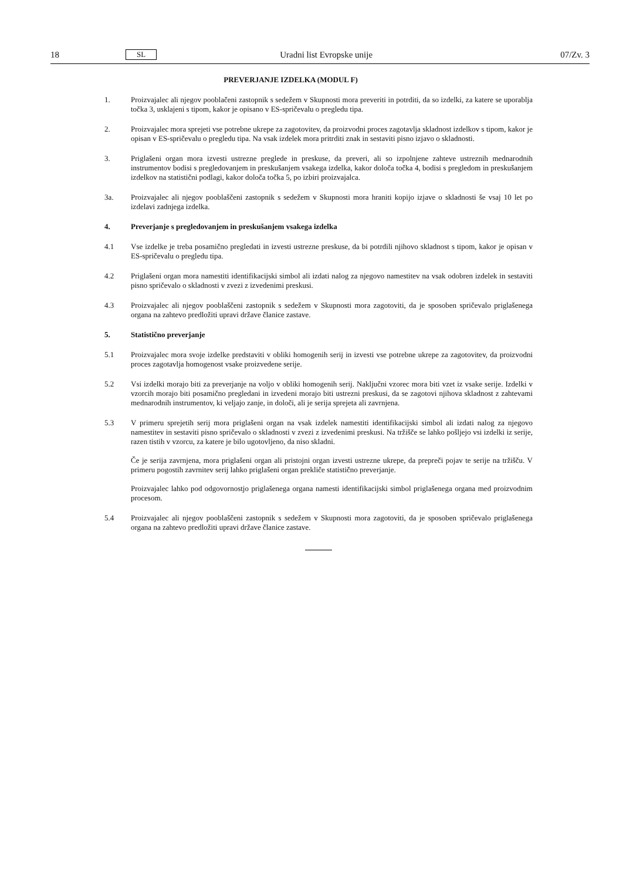18 SL Uradni list Evropske unije 07/Zv. 3
PREVERJANJE IZDELKA (MODUL F)
1. Proizvajalec ali njegov pooblačeni zastopnik s sedežem v Skupnosti mora preveriti in potrditi, da so izdelki, za katere se uporablja točka 3, usklajeni s tipom, kakor je opisano v ES-spričevalu o pregledu tipa.
2. Proizvajalec mora sprejeti vse potrebne ukrepe za zagotovitev, da proizvodni proces zagotavlja skladnost izdelkov s tipom, kakor je opisan v ES-spričevalu o pregledu tipa. Na vsak izdelek mora pritrditi znak in sestaviti pisno izjavo o skladnosti.
3. Priglašeni organ mora izvesti ustrezne preglede in preskuse, da preveri, ali so izpolnjene zahteve ustreznih mednarodnih instrumentov bodisi s pregledovanjem in preskušanjem vsakega izdelka, kakor določa točka 4, bodisi s pregledom in preskušanjem izdelkov na statistični podlagi, kakor določa točka 5, po izbiri proizvajalca.
3a. Proizvajalec ali njegov pooblaščeni zastopnik s sedežem v Skupnosti mora hraniti kopijo izjave o skladnosti še vsaj 10 let po izdelavi zadnjega izdelka.
4. Preverjanje s pregledovanjem in preskušanjem vsakega izdelka
4.1 Vse izdelke je treba posamično pregledati in izvesti ustrezne preskuse, da bi potrdili njihovo skladnost s tipom, kakor je opisan v ES-spričevalu o pregledu tipa.
4.2 Priglašeni organ mora namestiti identifikacijski simbol ali izdati nalog za njegovo namestitev na vsak odobren izdelek in sestaviti pisno spričevalo o skladnosti v zvezi z izvedenimi preskusi.
4.3 Proizvajalec ali njegov pooblaščeni zastopnik s sedežem v Skupnosti mora zagotoviti, da je sposoben spričevalo priglašenega organa na zahtevo predložiti upravi države članice zastave.
5. Statistično preverjanje
5.1 Proizvajalec mora svoje izdelke predstaviti v obliki homogenih serij in izvesti vse potrebne ukrepe za zagotovitev, da proizvodni proces zagotavlja homogenost vsake proizvedene serije.
5.2 Vsi izdelki morajo biti za preverjanje na voljo v obliki homogenih serij. Naključni vzorec mora biti vzet iz vsake serije. Izdelki v vzorcih morajo biti posamično pregledani in izvedeni morajo biti ustrezni preskusi, da se zagotovi njihova skladnost z zahtevami mednarodnih instrumentov, ki veljajo zanje, in določi, ali je serija sprejeta ali zavrnjena.
5.3 V primeru sprejetih serij mora priglašeni organ na vsak izdelek namestiti identifikacijski simbol ali izdati nalog za njegovo namestitev in sestaviti pisno spričevalo o skladnosti v zvezi z izvedenimi preskusi. Na tržišče se lahko pošljejo vsi izdelki iz serije, razen tistih v vzorcu, za katere je bilo ugotovljeno, da niso skladni.
Če je serija zavrnjena, mora priglašeni organ ali pristojni organ izvesti ustrezne ukrepe, da prepreči pojav te serije na tržišču. V primeru pogostih zavrnitev serij lahko priglašeni organ prekliče statistično preverjanje.
Proizvajalec lahko pod odgovornostjo priglašenega organa namesti identifikacijski simbol priglašenega organa med proizvodnim procesom.
5.4 Proizvajalec ali njegov pooblaščeni zastopnik s sedežem v Skupnosti mora zagotoviti, da je sposoben spričevalo priglašenega organa na zahtevo predložiti upravi države članice zastave.